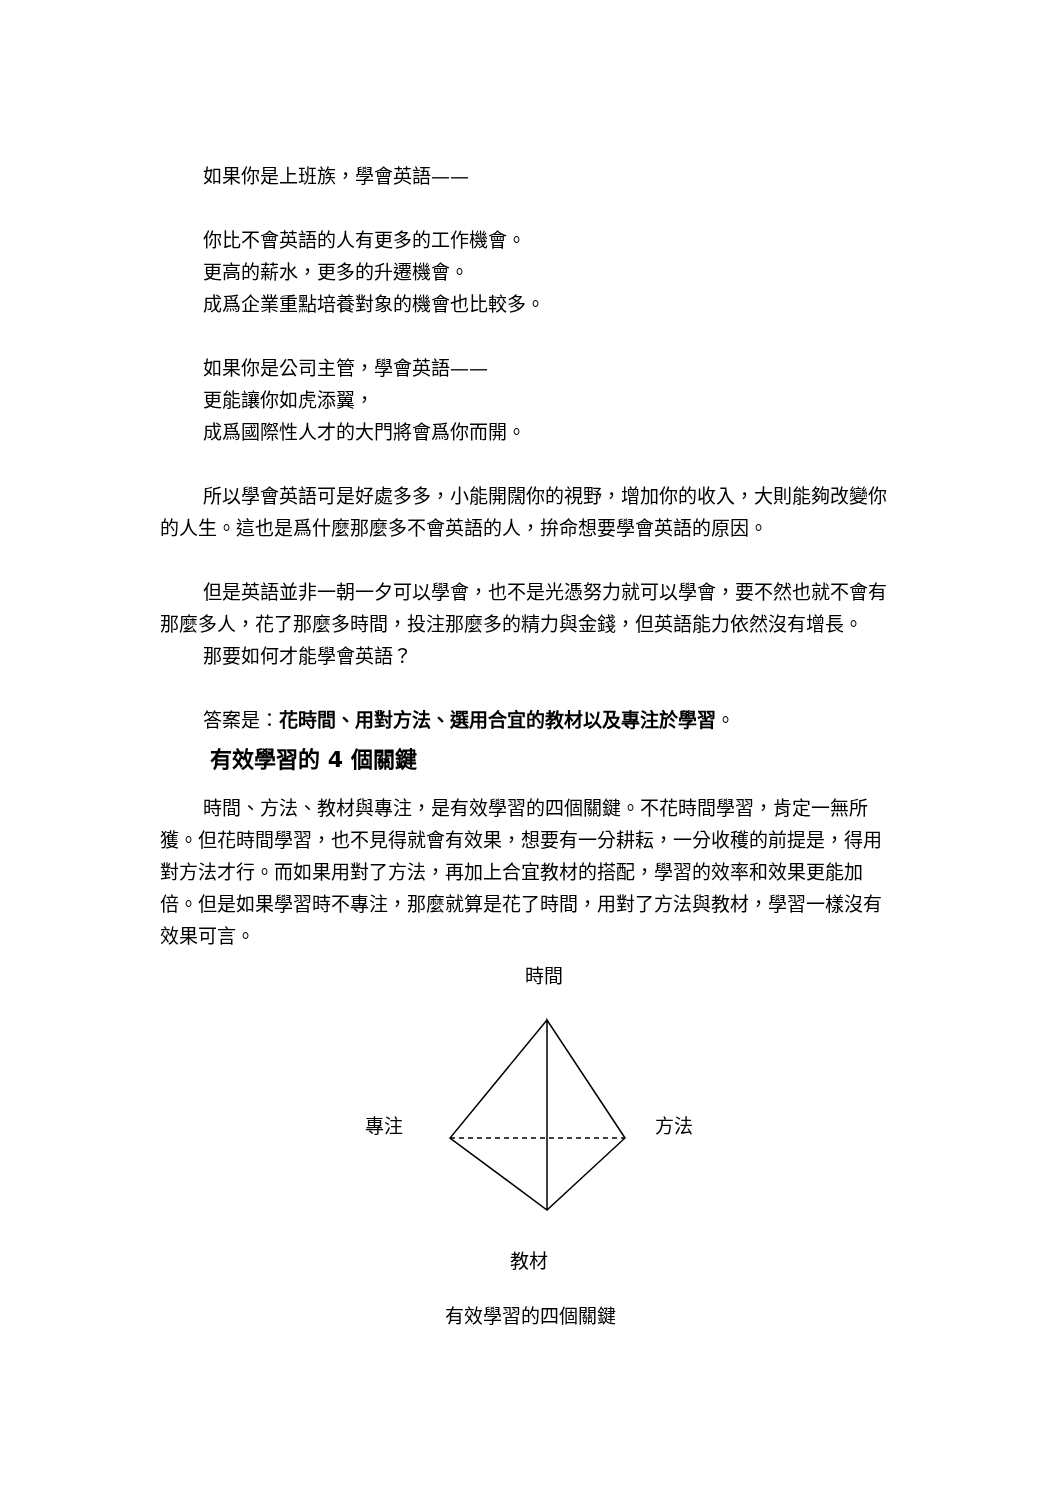如果你是上班族，學會英語——
你比不會英語的人有更多的工作機會。
更高的薪水，更多的升遷機會。
成爲企業重點培養對象的機會也比較多。
如果你是公司主管，學會英語——
更能讓你如虎添翼，
成爲國際性人才的大門將會爲你而開。
所以學會英語可是好處多多，小能開闊你的視野，增加你的收入，大則能夠改變你的人生。這也是爲什麼那麼多不會英語的人，拚命想要學會英語的原因。
但是英語並非一朝一夕可以學會，也不是光憑努力就可以學會，要不然也就不會有那麼多人，花了那麼多時間，投注那麼多的精力與金錢，但英語能力依然沒有增長。
那要如何才能學會英語？
答案是：花時間、用對方法、選用合宜的教材以及專注於學習。
有效學習的 4 個關鍵
時間、方法、教材與專注，是有效學習的四個關鍵。不花時間學習，肯定一無所獲。但花時間學習，也不見得就會有效果，想要有一分耕耘，一分收穫的前提是，得用對方法才行。而如果用對了方法，再加上合宜教材的搭配，學習的效率和效果更能加倍。但是如果學習時不專注，那麼就算是花了時間，用對了方法與教材，學習一樣沒有效果可言。
時間
專注 方法
教材
有效學習的四個關鍵